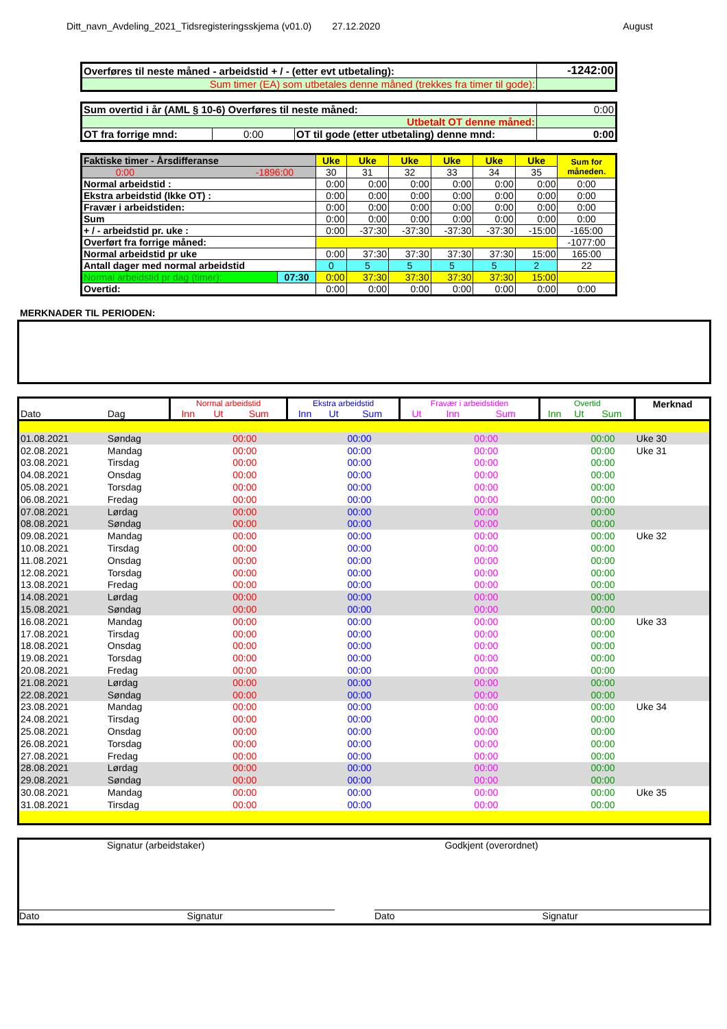Ditt_navn_Avdeling_2021_Tidsregisteringsskjema (v01.0) 27.12.2020 August
| Overføres til neste måned - arbeidstid + / - (etter evt utbetaling): | -1242:00 |
| Sum timer (EA) som utbetales denne måned (trekkes fra timer til gode): | |
| Sum overtid i år (AML § 10-6) Overføres til neste måned: | | | 0:00 |
| Utbetalt OT denne måned: | | | |
| OT fra forrige mnd: | 0:00 | OT til gode (etter utbetaling) denne mnd: | 0:00 |
| Faktiske timer - Årsdifferanse | | Uke | Uke | Uke | Uke | Uke | Uke | Sum for måneden. |
| 0:00 -1896:00 | | 30 | 31 | 32 | 33 | 34 | 35 | |
| Normal arbeidstid : | | 0:00 | 0:00 | 0:00 | 0:00 | 0:00 | 0:00 | 0:00 |
| Ekstra arbeidstid (Ikke OT) : | | 0:00 | 0:00 | 0:00 | 0:00 | 0:00 | 0:00 | 0:00 |
| Fravær i arbeidstiden: | | 0:00 | 0:00 | 0:00 | 0:00 | 0:00 | 0:00 | 0:00 |
| Sum | | 0:00 | 0:00 | 0:00 | 0:00 | 0:00 | 0:00 | 0:00 |
| + / - arbeidstid pr. uke : | | 0:00 | -37:30 | -37:30 | -37:30 | -37:30 | -15:00 | -165:00 |
| Overført fra forrige måned: | | | | | | | | -1077:00 |
| Normal arbeidstid pr uke | | 0:00 | 37:30 | 37:30 | 37:30 | 37:30 | 15:00 | 165:00 |
| Antall dager med normal arbeidstid | | 0 | 5 | 5 | 5 | 5 | 2 | 22 |
| Normal arbeidstid pr dag (timer): | 07:30 | 0:00 | 37:30 | 37:30 | 37:30 | 37:30 | 15:00 | |
| Overtid: | | 0:00 | 0:00 | 0:00 | 0:00 | 0:00 | 0:00 | 0:00 |
MERKNADER TIL PERIODEN:
| | | Normal arbeidstid | | | Ekstra arbeidstid | | | Fravær i arbeidstiden | | | Overtid | | | Merknad |
| Dato | Dag | Inn | Ut | Sum | Inn | Ut | Sum | Ut | Inn | Sum | Inn | Ut | Sum | |
| 01.08.2021 | Søndag | | | 00:00 | | | 00:00 | | | 00:00 | | | 00:00 | Uke 30 |
| 02.08.2021 | Mandag | | | 00:00 | | | 00:00 | | | 00:00 | | | 00:00 | Uke 31 |
| 03.08.2021 | Tirsdag | | | 00:00 | | | 00:00 | | | 00:00 | | | 00:00 | |
| 04.08.2021 | Onsdag | | | 00:00 | | | 00:00 | | | 00:00 | | | 00:00 | |
| 05.08.2021 | Torsdag | | | 00:00 | | | 00:00 | | | 00:00 | | | 00:00 | |
| 06.08.2021 | Fredag | | | 00:00 | | | 00:00 | | | 00:00 | | | 00:00 | |
| 07.08.2021 | Lørdag | | | 00:00 | | | 00:00 | | | 00:00 | | | 00:00 | |
| 08.08.2021 | Søndag | | | 00:00 | | | 00:00 | | | 00:00 | | | 00:00 | |
| 09.08.2021 | Mandag | | | 00:00 | | | 00:00 | | | 00:00 | | | 00:00 | Uke 32 |
| 10.08.2021 | Tirsdag | | | 00:00 | | | 00:00 | | | 00:00 | | | 00:00 | |
| 11.08.2021 | Onsdag | | | 00:00 | | | 00:00 | | | 00:00 | | | 00:00 | |
| 12.08.2021 | Torsdag | | | 00:00 | | | 00:00 | | | 00:00 | | | 00:00 | |
| 13.08.2021 | Fredag | | | 00:00 | | | 00:00 | | | 00:00 | | | 00:00 | |
| 14.08.2021 | Lørdag | | | 00:00 | | | 00:00 | | | 00:00 | | | 00:00 | |
| 15.08.2021 | Søndag | | | 00:00 | | | 00:00 | | | 00:00 | | | 00:00 | |
| 16.08.2021 | Mandag | | | 00:00 | | | 00:00 | | | 00:00 | | | 00:00 | Uke 33 |
| 17.08.2021 | Tirsdag | | | 00:00 | | | 00:00 | | | 00:00 | | | 00:00 | |
| 18.08.2021 | Onsdag | | | 00:00 | | | 00:00 | | | 00:00 | | | 00:00 | |
| 19.08.2021 | Torsdag | | | 00:00 | | | 00:00 | | | 00:00 | | | 00:00 | |
| 20.08.2021 | Fredag | | | 00:00 | | | 00:00 | | | 00:00 | | | 00:00 | |
| 21.08.2021 | Lørdag | | | 00:00 | | | 00:00 | | | 00:00 | | | 00:00 | |
| 22.08.2021 | Søndag | | | 00:00 | | | 00:00 | | | 00:00 | | | 00:00 | |
| 23.08.2021 | Mandag | | | 00:00 | | | 00:00 | | | 00:00 | | | 00:00 | Uke 34 |
| 24.08.2021 | Tirsdag | | | 00:00 | | | 00:00 | | | 00:00 | | | 00:00 | |
| 25.08.2021 | Onsdag | | | 00:00 | | | 00:00 | | | 00:00 | | | 00:00 | |
| 26.08.2021 | Torsdag | | | 00:00 | | | 00:00 | | | 00:00 | | | 00:00 | |
| 27.08.2021 | Fredag | | | 00:00 | | | 00:00 | | | 00:00 | | | 00:00 | |
| 28.08.2021 | Lørdag | | | 00:00 | | | 00:00 | | | 00:00 | | | 00:00 | |
| 29.08.2021 | Søndag | | | 00:00 | | | 00:00 | | | 00:00 | | | 00:00 | |
| 30.08.2021 | Mandag | | | 00:00 | | | 00:00 | | | 00:00 | | | 00:00 | Uke 35 |
| 31.08.2021 | Tirsdag | | | 00:00 | | | 00:00 | | | 00:00 | | | 00:00 | |
Signatur (arbeidstaker) Godkjent (overordnet)
Dato Signatur Dato Signatur